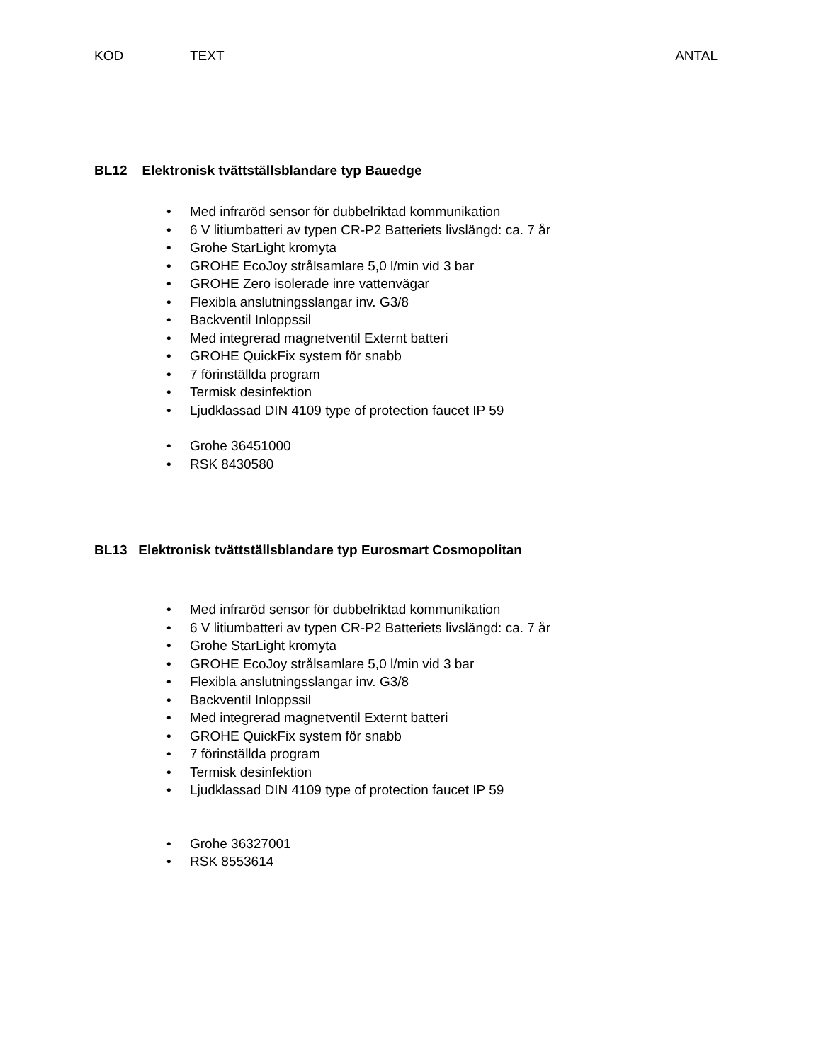KOD TEXT ANTAL
BL12 Elektronisk tvättställsblandare typ Bauedge
Med infraröd sensor för dubbelriktad kommunikation
6 V litiumbatteri av typen CR-P2 Batteriets livslängd: ca. 7 år
Grohe StarLight kromyta
GROHE EcoJoy strålsamlare 5,0 l/min vid 3 bar
GROHE Zero isolerade inre vattenvägar
Flexibla anslutningsslangar inv. G3/8
Backventil Inloppssil
Med integrerad magnetventil Externt batteri
GROHE QuickFix system för snabb
7 förinställda program
Termisk desinfektion
Ljudklassad DIN 4109 type of protection faucet IP 59
Grohe 36451000
RSK 8430580
BL13 Elektronisk tvättställsblandare typ Eurosmart Cosmopolitan
Med infraröd sensor för dubbelriktad kommunikation
6 V litiumbatteri av typen CR-P2 Batteriets livslängd: ca. 7 år
Grohe StarLight kromyta
GROHE EcoJoy strålsamlare 5,0 l/min vid 3 bar
Flexibla anslutningsslangar inv. G3/8
Backventil Inloppssil
Med integrerad magnetventil Externt batteri
GROHE QuickFix system för snabb
7 förinställda program
Termisk desinfektion
Ljudklassad DIN 4109 type of protection faucet IP 59
Grohe 36327001
RSK 8553614